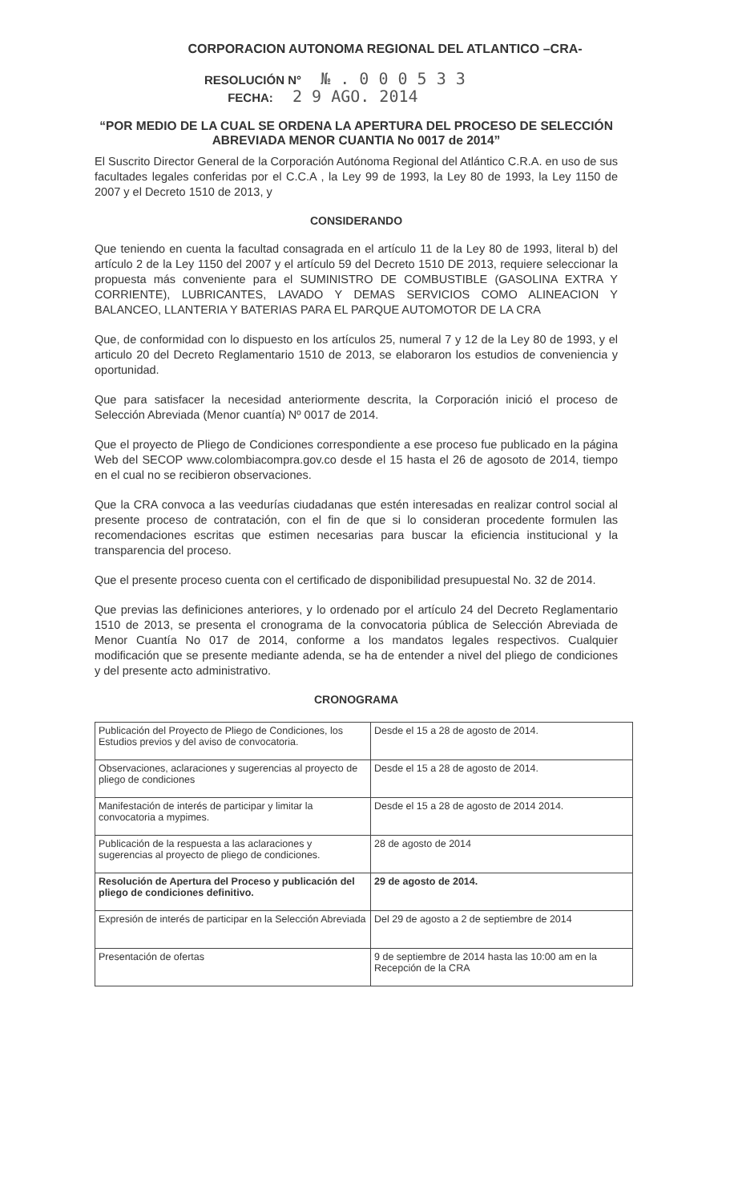CORPORACION AUTONOMA REGIONAL DEL ATLANTICO –CRA-
RESOLUCIÓN N° № . 0 0 0 5 3 3
FECHA: 2 9 AGO. 2014
“POR MEDIO DE LA CUAL SE ORDENA LA APERTURA DEL PROCESO DE SELECCIÓN ABREVIADA MENOR CUANTIA No 0017 de 2014”
El Suscrito Director General de la Corporación Autónoma Regional del Atlántico C.R.A. en uso de sus facultades legales conferidas por el C.C.A , la Ley 99 de 1993, la Ley 80 de 1993, la Ley 1150 de 2007 y el Decreto 1510 de 2013, y
CONSIDERANDO
Que teniendo en cuenta la facultad consagrada en el artículo 11 de la Ley 80 de 1993, literal b) del artículo 2 de la Ley 1150 del 2007 y el artículo 59 del Decreto 1510 DE 2013, requiere seleccionar la propuesta más conveniente para el SUMINISTRO DE COMBUSTIBLE (GASOLINA EXTRA Y CORRIENTE), LUBRICANTES, LAVADO Y DEMAS SERVICIOS COMO ALINEACION Y BALANCEO, LLANTERIA Y BATERIAS PARA EL PARQUE AUTOMOTOR DE LA CRA
Que, de conformidad con lo dispuesto en los artículos 25, numeral 7 y 12 de la Ley 80 de 1993, y el articulo 20 del Decreto Reglamentario 1510 de 2013, se elaboraron los estudios de conveniencia y oportunidad.
Que para satisfacer la necesidad anteriormente descrita, la Corporación inició el proceso de Selección Abreviada (Menor cuantía) Nº 0017 de 2014.
Que el proyecto de Pliego de Condiciones correspondiente a ese proceso fue publicado en la página Web del SECOP www.colombiacompra.gov.co desde el 15 hasta el 26 de agosoto de 2014, tiempo en el cual no se recibieron observaciones.
Que la CRA convoca a las veedurías ciudadanas que estén interesadas en realizar control social al presente proceso de contratación, con el fin de que si lo consideran procedente formulen las recomendaciones escritas que estimen necesarias para buscar la eficiencia institucional y la transparencia del proceso.
Que el presente proceso cuenta con el certificado de disponibilidad presupuestal No. 32 de 2014.
Que previas las definiciones anteriores, y lo ordenado por el artículo 24 del Decreto Reglamentario 1510 de 2013, se presenta el cronograma de la convocatoria pública de Selección Abreviada de Menor Cuantía No 017 de 2014, conforme a los mandatos legales respectivos. Cualquier modificación que se presente mediante adenda, se ha de entender a nivel del pliego de condiciones y del presente acto administrativo.
CRONOGRAMA
| Publicación del Proyecto de Pliego de Condiciones, los Estudios previos y del aviso de convocatoria. | Desde el 15 a 28 de agosto de 2014. |
| Observaciones, aclaraciones y sugerencias al proyecto de pliego de condiciones | Desde el 15 a 28 de agosto de 2014. |
| Manifestación de interés de participar y limitar la convocatoria a mypimes. | Desde el 15 a 28 de agosto de 2014 2014. |
| Publicación de la respuesta a las aclaraciones y sugerencias al proyecto de pliego de condiciones. | 28 de agosto de 2014 |
| Resolución de Apertura del Proceso y publicación del pliego de condiciones definitivo. | 29 de agosto de 2014. |
| Expresión de interés de participar en la Selección Abreviada | Del 29 de agosto a 2 de septiembre de 2014 |
| Presentación de ofertas | 9 de septiembre de 2014 hasta las 10:00 am en la Recepción de la CRA |